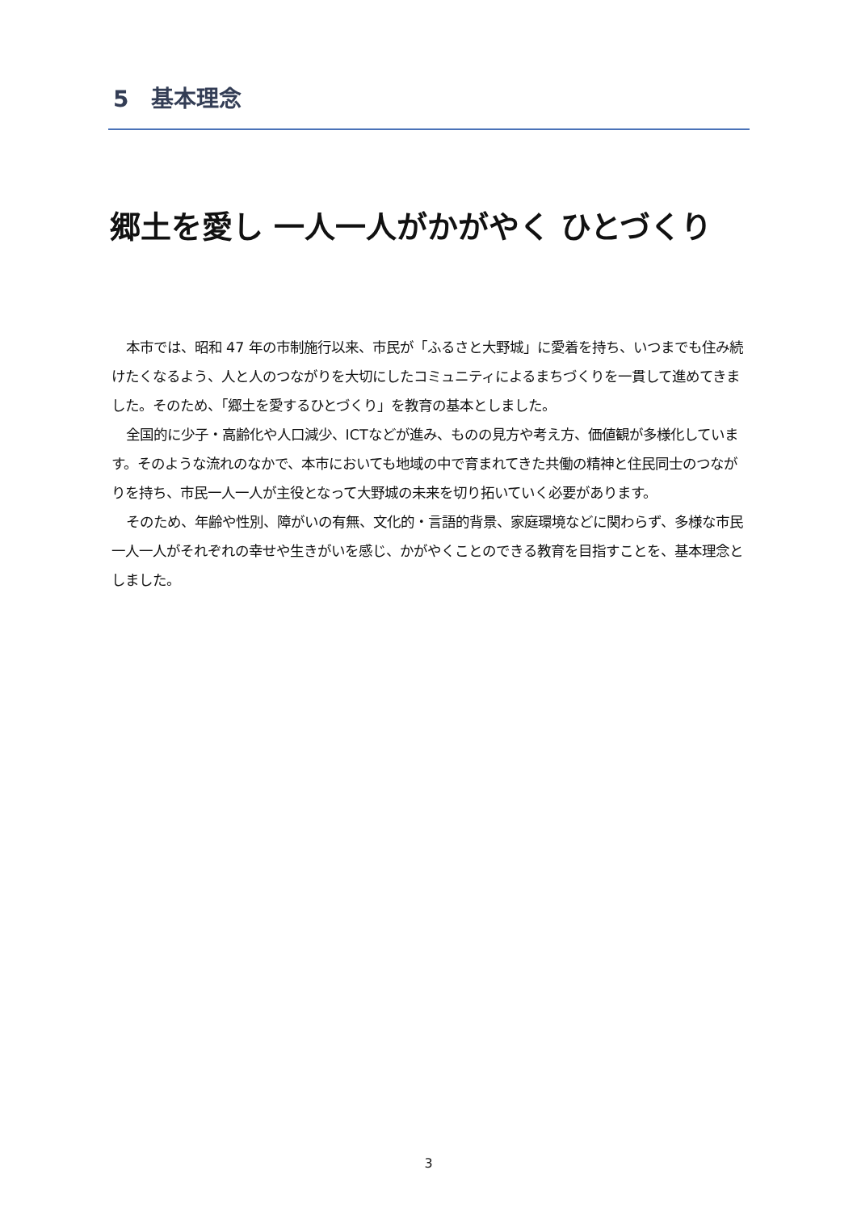5　基本理念
郷土を愛し 一人一人がかがやく ひとづくり
本市では、昭和 47 年の市制施行以来、市民が「ふるさと大野城」に愛着を持ち、いつまでも住み続けたくなるよう、人と人のつながりを大切にしたコミュニティによるまちづくりを一貫して進めてきました。そのため、「郷土を愛するひとづくり」を教育の基本としました。
全国的に少子・高齢化や人口減少、ICTなどが進み、ものの見方や考え方、価値観が多様化しています。そのような流れのなかで、本市においても地域の中で育まれてきた共働の精神と住民同士のつながりを持ち、市民一人一人が主役となって大野城の未来を切り拓いていく必要があります。
そのため、年齢や性別、障がいの有無、文化的・言語的背景、家庭環境などに関わらず、多様な市民一人一人がそれぞれの幸せや生きがいを感じ、かがやくことのできる教育を目指すことを、基本理念としました。
3